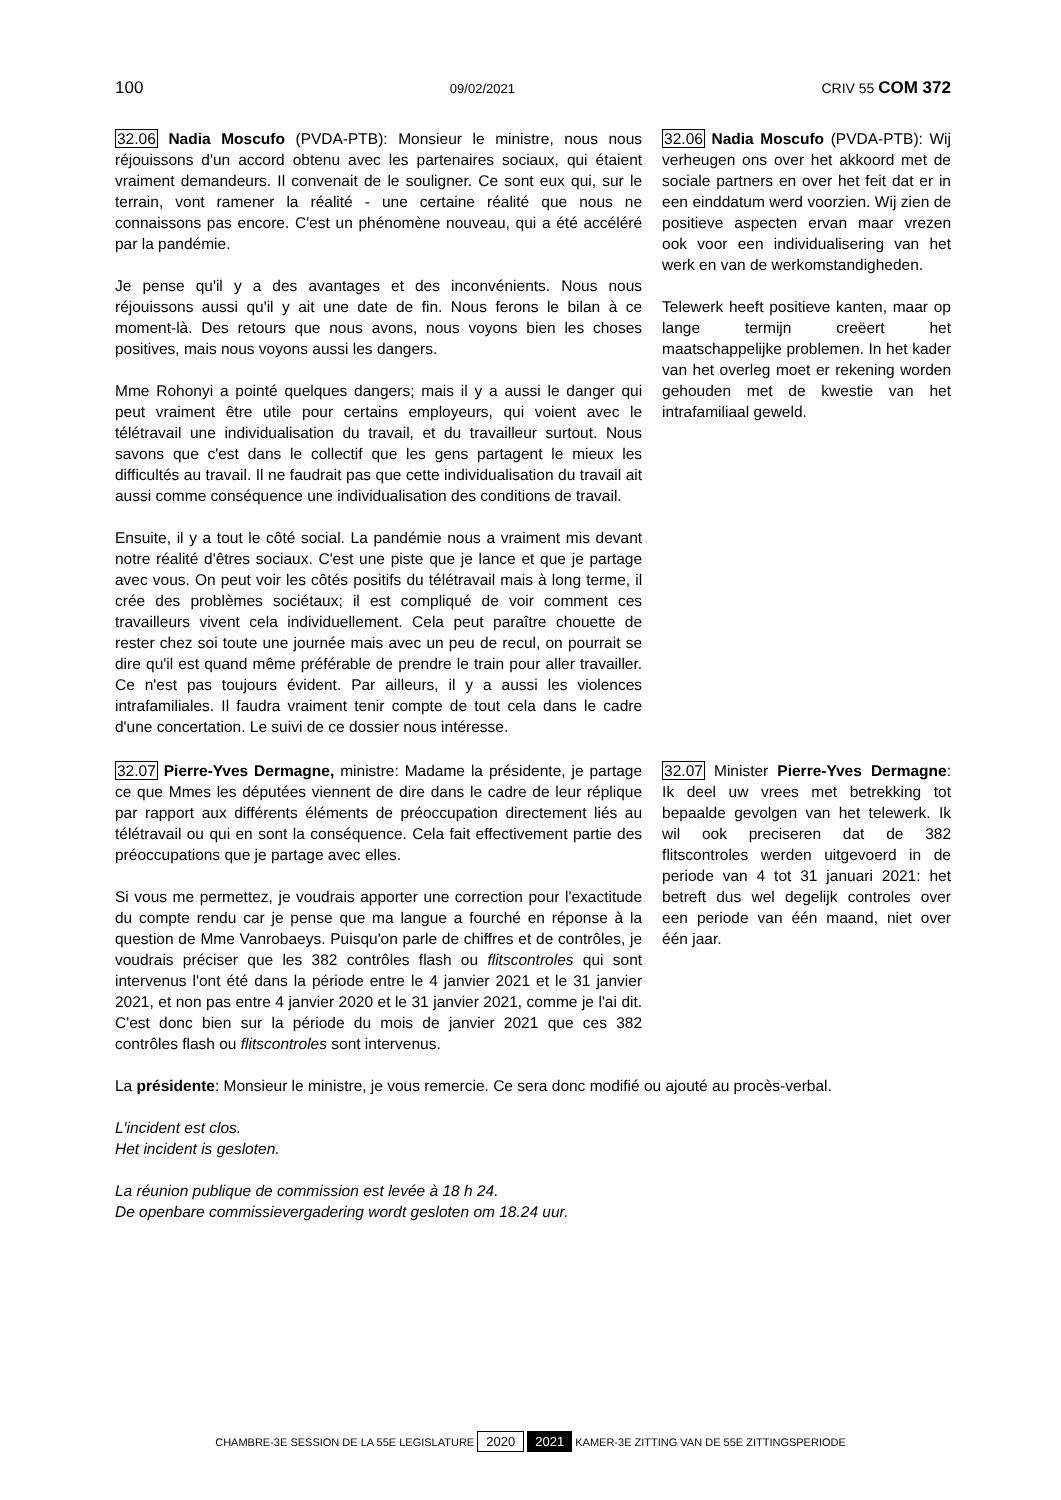100 09/02/2021 CRIV 55 COM 372
32.06 Nadia Moscufo (PVDA-PTB): Monsieur le ministre, nous nous réjouissons d'un accord obtenu avec les partenaires sociaux, qui étaient vraiment demandeurs. Il convenait de le souligner. Ce sont eux qui, sur le terrain, vont ramener la réalité - une certaine réalité que nous ne connaissons pas encore. C'est un phénomène nouveau, qui a été accéléré par la pandémie.
Je pense qu'il y a des avantages et des inconvénients. Nous nous réjouissons aussi qu'il y ait une date de fin. Nous ferons le bilan à ce moment-là. Des retours que nous avons, nous voyons bien les choses positives, mais nous voyons aussi les dangers.
Mme Rohonyi a pointé quelques dangers; mais il y a aussi le danger qui peut vraiment être utile pour certains employeurs, qui voient avec le télétravail une individualisation du travail, et du travailleur surtout. Nous savons que c'est dans le collectif que les gens partagent le mieux les difficultés au travail. Il ne faudrait pas que cette individualisation du travail ait aussi comme conséquence une individualisation des conditions de travail.
Ensuite, il y a tout le côté social. La pandémie nous a vraiment mis devant notre réalité d'êtres sociaux. C'est une piste que je lance et que je partage avec vous. On peut voir les côtés positifs du télétravail mais à long terme, il crée des problèmes sociétaux; il est compliqué de voir comment ces travailleurs vivent cela individuellement. Cela peut paraître chouette de rester chez soi toute une journée mais avec un peu de recul, on pourrait se dire qu'il est quand même préférable de prendre le train pour aller travailler. Ce n'est pas toujours évident. Par ailleurs, il y a aussi les violences intrafamiliales. Il faudra vraiment tenir compte de tout cela dans le cadre d'une concertation. Le suivi de ce dossier nous intéresse.
32.06 Nadia Moscufo (PVDA-PTB): Wij verheugen ons over het akkoord met de sociale partners en over het feit dat er in een einddatum werd voorzien. Wij zien de positieve aspecten ervan maar vrezen ook voor een individualisering van het werk en van de werkomstandigheden.
Telewerk heeft positieve kanten, maar op lange termijn creëert het maatschappelijke problemen. In het kader van het overleg moet er rekening worden gehouden met de kwestie van het intrafamiliaal geweld.
32.07 Pierre-Yves Dermagne, ministre: Madame la présidente, je partage ce que Mmes les députées viennent de dire dans le cadre de leur réplique par rapport aux différents éléments de préoccupation directement liés au télétravail ou qui en sont la conséquence. Cela fait effectivement partie des préoccupations que je partage avec elles.
Si vous me permettez, je voudrais apporter une correction pour l'exactitude du compte rendu car je pense que ma langue a fourché en réponse à la question de Mme Vanrobaeys. Puisqu'on parle de chiffres et de contrôles, je voudrais préciser que les 382 contrôles flash ou flitscontroles qui sont intervenus l'ont été dans la période entre le 4 janvier 2021 et le 31 janvier 2021, et non pas entre 4 janvier 2020 et le 31 janvier 2021, comme je l'ai dit. C'est donc bien sur la période du mois de janvier 2021 que ces 382 contrôles flash ou flitscontroles sont intervenus.
32.07 Minister Pierre-Yves Dermagne: Ik deel uw vrees met betrekking tot bepaalde gevolgen van het telewerk. Ik wil ook preciseren dat de 382 flitscontroles werden uitgevoerd in de periode van 4 tot 31 januari 2021: het betreft dus wel degelijk controles over een periode van één maand, niet over één jaar.
La présidente: Monsieur le ministre, je vous remercie. Ce sera donc modifié ou ajouté au procès-verbal.
L'incident est clos.
Het incident is gesloten.
La réunion publique de commission est levée à 18 h 24.
De openbare commissievergadering wordt gesloten om 18.24 uur.
CHAMBRE-3E SESSION DE LA 55E LEGISLATURE 2020 2021 KAMER-3E ZITTING VAN DE 55E ZITTINGSPERIODE